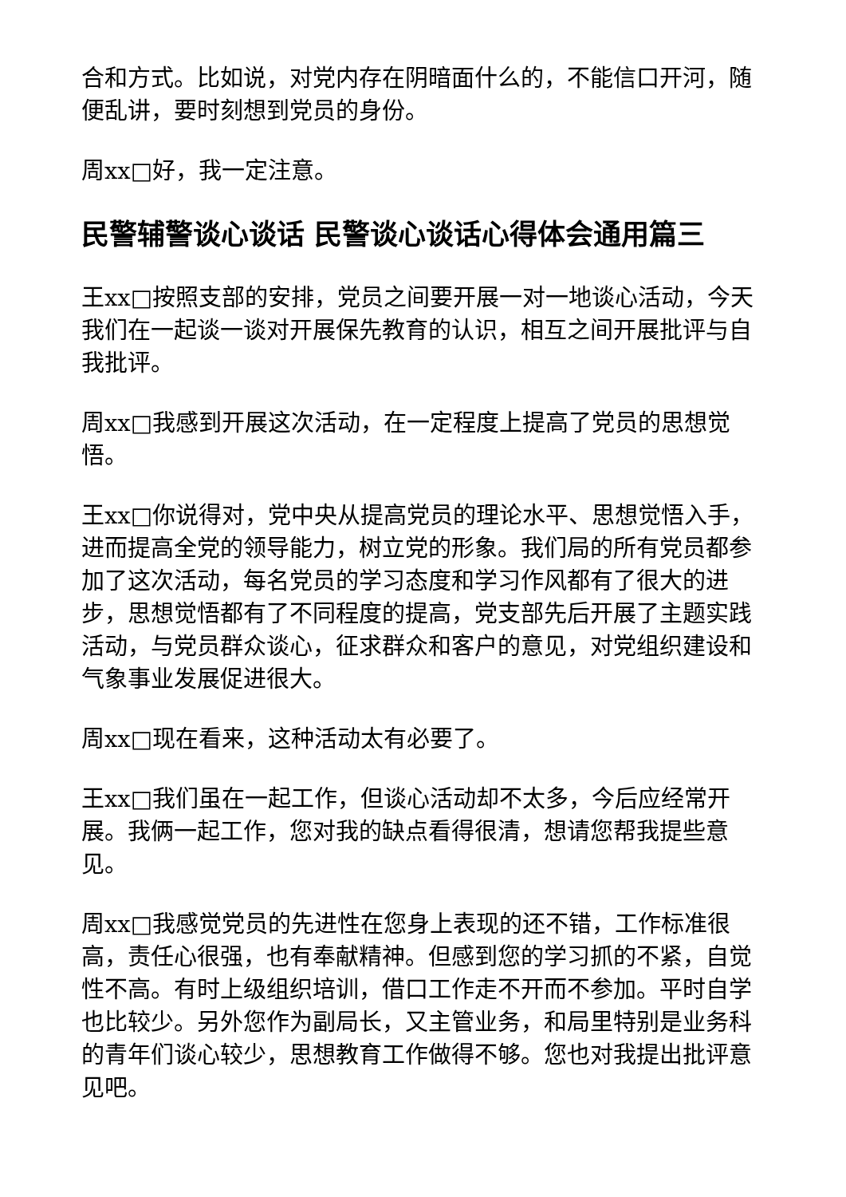合和方式。比如说，对党内存在阴暗面什么的，不能信口开河，随便乱讲，要时刻想到党员的身份。
周xx□好，我一定注意。
民警辅警谈心谈话 民警谈心谈话心得体会通用篇三
王xx□按照支部的安排，党员之间要开展一对一地谈心活动，今天我们在一起谈一谈对开展保先教育的认识，相互之间开展批评与自我批评。
周xx□我感到开展这次活动，在一定程度上提高了党员的思想觉悟。
王xx□你说得对，党中央从提高党员的理论水平、思想觉悟入手，进而提高全党的领导能力，树立党的形象。我们局的所有党员都参加了这次活动，每名党员的学习态度和学习作风都有了很大的进步，思想觉悟都有了不同程度的提高，党支部先后开展了主题实践活动，与党员群众谈心，征求群众和客户的意见，对党组织建设和气象事业发展促进很大。
周xx□现在看来，这种活动太有必要了。
王xx□我们虽在一起工作，但谈心活动却不太多，今后应经常开展。我俩一起工作，您对我的缺点看得很清，想请您帮我提些意见。
周xx□我感觉党员的先进性在您身上表现的还不错，工作标准很高，责任心很强，也有奉献精神。但感到您的学习抓的不紧，自觉性不高。有时上级组织培训，借口工作走不开而不参加。平时自学也比较少。另外您作为副局长，又主管业务，和局里特别是业务科的青年们谈心较少，思想教育工作做得不够。您也对我提出批评意见吧。